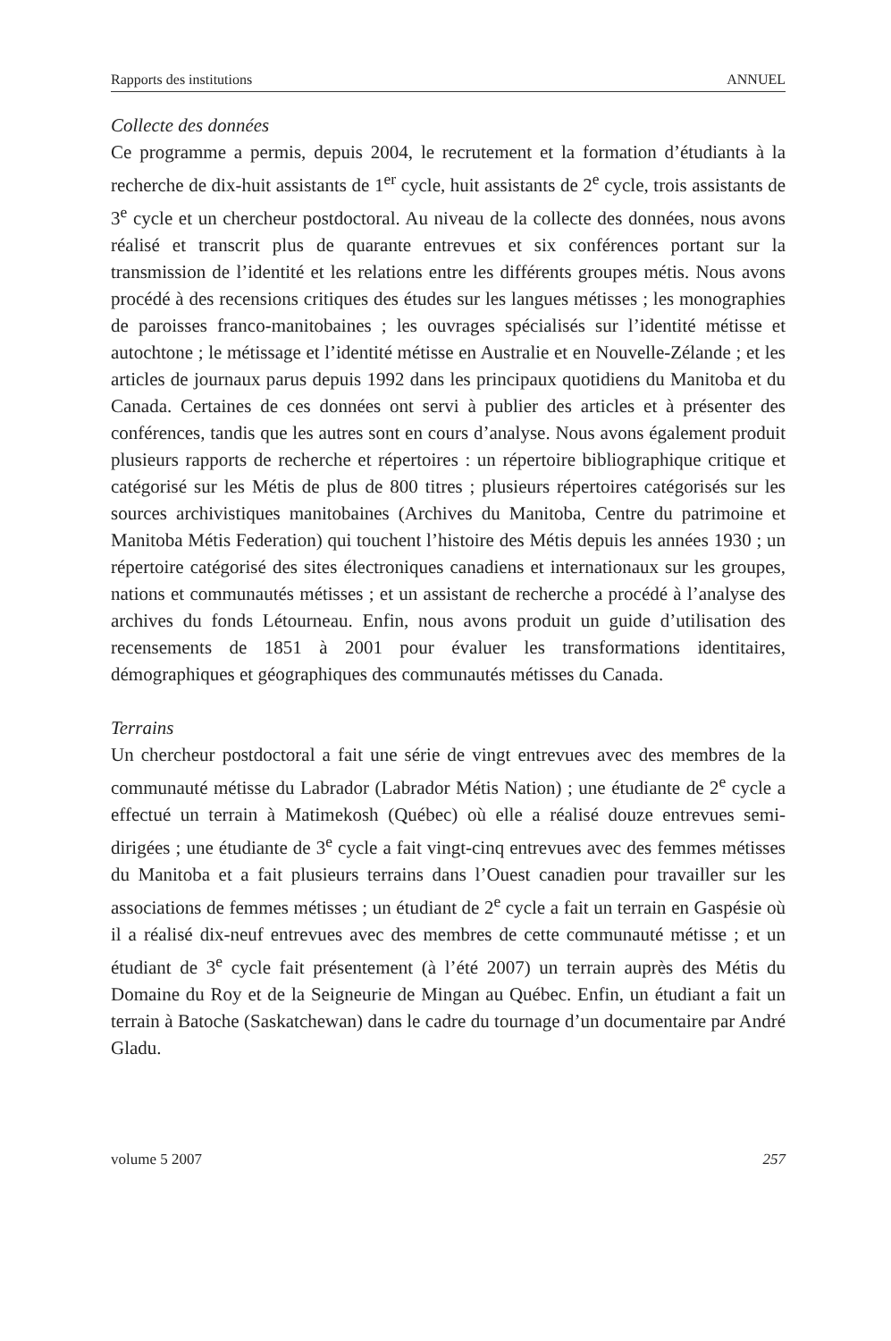Rapports des institutions ANNUEL
Collecte des données
Ce programme a permis, depuis 2004, le recrutement et la formation d’étudiants à la recherche de dix-huit assistants de 1<sup>er</sup> cycle, huit assistants de 2<sup>e</sup> cycle, trois assistants de 3<sup>e</sup> cycle et un chercheur postdoctoral. Au niveau de la collecte des données, nous avons réalisé et transcrit plus de quarante entrevues et six conférences portant sur la transmission de l’identité et les relations entre les différents groupes métis. Nous avons procédé à des recensions critiques des études sur les langues métisses ; les monographies de paroisses franco-manitobaines ; les ouvrages spécialisés sur l’identité métisse et autochtone ; le métissage et l’identité métisse en Australie et en Nouvelle-Zélande ; et les articles de journaux parus depuis 1992 dans les principaux quotidiens du Manitoba et du Canada. Certaines de ces données ont servi à publier des articles et à présenter des conférences, tandis que les autres sont en cours d’analyse. Nous avons également produit plusieurs rapports de recherche et répertoires : un répertoire bibliographique critique et catégorisé sur les Métis de plus de 800 titres ; plusieurs répertoires catégorisés sur les sources archivistiques manitobaines (Archives du Manitoba, Centre du patrimoine et Manitoba Métis Federation) qui touchent l’histoire des Métis depuis les années 1930 ; un répertoire catégorisé des sites électroniques canadiens et internationaux sur les groupes, nations et communautés métisses ; et un assistant de recherche a procédé à l’analyse des archives du fonds Létourneau. Enfin, nous avons produit un guide d’utilisation des recensements de 1851 à 2001 pour évaluer les transformations identitaires, démographiques et géographiques des communautés métisses du Canada.
Terrains
Un chercheur postdoctoral a fait une série de vingt entrevues avec des membres de la communauté métisse du Labrador (Labrador Métis Nation) ; une étudiante de 2<sup>e</sup> cycle a effectué un terrain à Matimekosh (Québec) où elle a réalisé douze entrevues semi-dirigées ; une étudiante de 3<sup>e</sup> cycle a fait vingt-cinq entrevues avec des femmes métisses du Manitoba et a fait plusieurs terrains dans l’Ouest canadien pour travailler sur les associations de femmes métisses ; un étudiant de 2<sup>e</sup> cycle a fait un terrain en Gaspésie où il a réalisé dix-neuf entrevues avec des membres de cette communauté métisse ; et un étudiant de 3<sup>e</sup> cycle fait présentement (à l’été 2007) un terrain auprès des Métis du Domaine du Roy et de la Seigneurie de Mingan au Québec. Enfin, un étudiant a fait un terrain à Batoche (Saskatchewan) dans le cadre du tournage d’un documentaire par André Gladu.
volume 5 2007 257